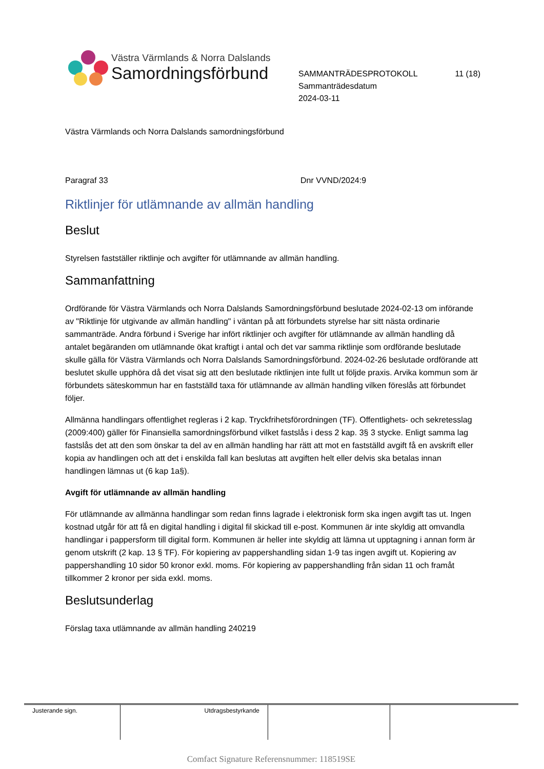Västra Värmlands & Norra Dalslands
Samordningsförbund
SAMMANTRÄDESPROTOKOLL 11 (18)
Sammanträdesdatum
2024-03-11
Västra Värmlands och Norra Dalslands samordningsförbund
Paragraf 33 Dnr VVND/2024:9
Riktlinjer för utlämnande av allmän handling
Beslut
Styrelsen fastställer riktlinje och avgifter för utlämnande av allmän handling.
Sammanfattning
Ordförande för Västra Värmlands och Norra Dalslands Samordningsförbund beslutade 2024-02-13 om införande av "Riktlinje för utgivande av allmän handling" i väntan på att förbundets styrelse har sitt nästa ordinarie sammanträde. Andra förbund i Sverige har infört riktlinjer och avgifter för utlämnande av allmän handling då antalet begäranden om utlämnande ökat kraftigt i antal och det var samma riktlinje som ordförande beslutade skulle gälla för Västra Värmlands och Norra Dalslands Samordningsförbund. 2024-02-26 beslutade ordförande att beslutet skulle upphöra då det visat sig att den beslutade riktlinjen inte fullt ut följde praxis. Arvika kommun som är förbundets säteskommun har en fastställd taxa för utlämnande av allmän handling vilken föreslås att förbundet följer.
Allmänna handlingars offentlighet regleras i 2 kap. Tryckfrihetsförordningen (TF). Offentlighets- och sekretesslag (2009:400) gäller för Finansiella samordningsförbund vilket fastslås i dess 2 kap. 3§ 3 stycke. Enligt samma lag fastslås det att den som önskar ta del av en allmän handling har rätt att mot en fastställd avgift få en avskrift eller kopia av handlingen och att det i enskilda fall kan beslutas att avgiften helt eller delvis ska betalas innan handlingen lämnas ut (6 kap 1a§).
Avgift för utlämnande av allmän handling
För utlämnande av allmänna handlingar som redan finns lagrade i elektronisk form ska ingen avgift tas ut. Ingen kostnad utgår för att få en digital handling i digital fil skickad till e-post. Kommunen är inte skyldig att omvandla handlingar i pappersform till digital form. Kommunen är heller inte skyldig att lämna ut upptagning i annan form är genom utskrift (2 kap. 13 § TF). För kopiering av pappershandling sidan 1-9 tas ingen avgift ut. Kopiering av pappershandling 10 sidor 50 kronor exkl. moms. För kopiering av pappershandling från sidan 11 och framåt tillkommer 2 kronor per sida exkl. moms.
Beslutsunderlag
Förslag taxa utlämnande av allmän handling 240219
| Justerande sign. | Utdragsbestyrkande | | |
Comfact Signature Referensnummer: 118519SE